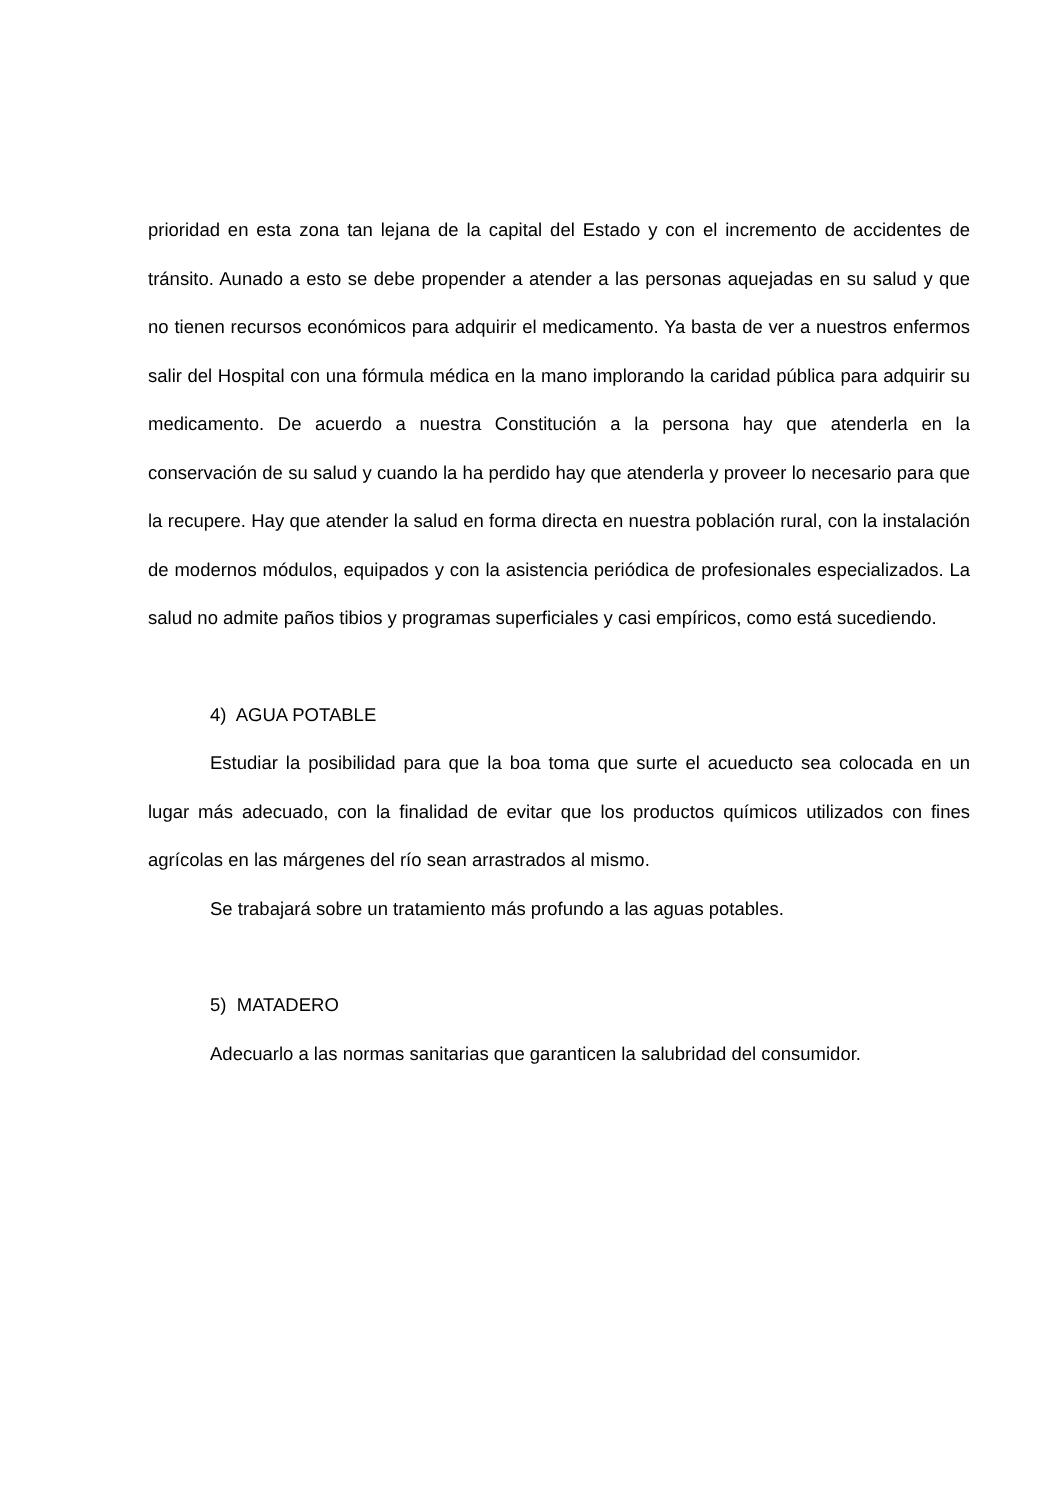prioridad en esta zona tan lejana de la capital del Estado y con el incremento de accidentes de tránsito. Aunado a esto se debe propender a atender a las personas aquejadas en su salud y que no tienen recursos económicos para adquirir el medicamento. Ya basta de ver a nuestros enfermos salir del Hospital con una fórmula médica en la mano implorando la caridad pública para adquirir su medicamento. De acuerdo a nuestra Constitución a la persona hay que atenderla en la conservación de su salud y cuando la ha perdido hay que atenderla y proveer lo necesario para que la recupere. Hay que atender la salud en forma directa en nuestra población rural, con la instalación de modernos módulos, equipados y con la asistencia periódica de profesionales especializados. La salud no admite paños tibios y programas superficiales y casi empíricos, como está sucediendo.
4) AGUA POTABLE
Estudiar la posibilidad para que la boa toma que surte el acueducto sea colocada en un lugar más adecuado, con la finalidad de evitar que los productos químicos utilizados con fines agrícolas en las márgenes del río sean arrastrados al mismo.
Se trabajará sobre un tratamiento más profundo a las aguas potables.
5) MATADERO
Adecuarlo a las normas sanitarias que garanticen la salubridad del consumidor.